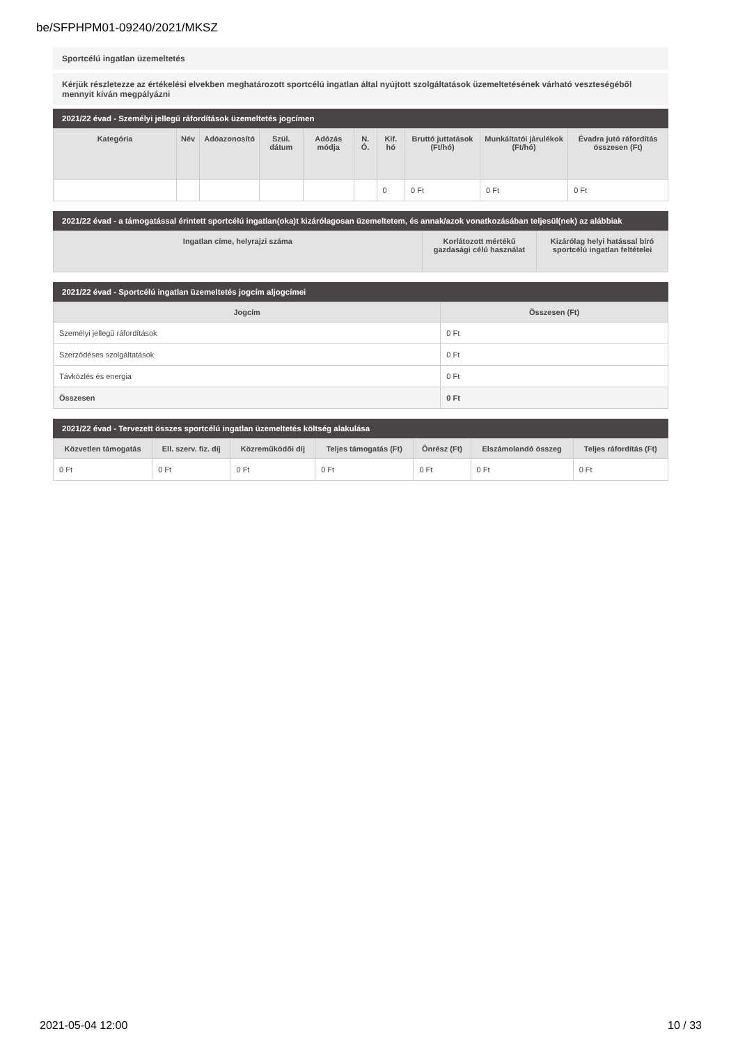be/SFPHPM01-09240/2021/MKSZ
Sportcélú ingatlan üzemeltetés
Kérjük részletezze az értékelési elvekben meghatározott sportcélú ingatlan által nyújtott szolgáltatások üzemeltetésének várható veszteségéből mennyit kíván megpályázni
2021/22 évad - Személyi jellegű ráfordítások üzemeltetés jogcímen
| Kategória | Név | Adóazonosító | Szül. dátum | Adózás módja | N. Ó. | Kif. hó | Bruttó juttatások (Ft/hó) | Munkáltatói járulékok (Ft/hó) | Évadra jutó ráfordítás összesen (Ft) |
| --- | --- | --- | --- | --- | --- | --- | --- | --- | --- |
| | | | | | | 0 | 0 Ft | 0 Ft | 0 Ft |
2021/22 évad - a támogatással érintett sportcélú ingatlan(oka)t kizárólagosan üzemeltetem, és annak/azok vonatkozásában teljesül(nek) az alábbiak
| Ingatlan címe, helyrajzi száma | Korlátozott mértékű gazdasági célú használat | Kizárólag helyi hatással bíró sportcélú ingatlan feltételei |
| --- | --- | --- |
2021/22 évad - Sportcélú ingatlan üzemeltetés jogcím aljogcímei
| Jogcím | Összesen (Ft) |
| --- | --- |
| Személyi jellegű ráfordítások | 0 Ft |
| Szerződéses szolgáltatások | 0 Ft |
| Távközlés és energia | 0 Ft |
| Összesen | 0 Ft |
2021/22 évad - Tervezett összes sportcélú ingatlan üzemeltetés költség alakulása
| Közvetlen támogatás | Ell. szerv. fiz. díj | Közreműködői díj | Teljes támogatás (Ft) | Önrész (Ft) | Elszámolandó összeg | Teljes ráfordítás (Ft) |
| --- | --- | --- | --- | --- | --- | --- |
| 0 Ft | 0 Ft | 0 Ft | 0 Ft | 0 Ft | 0 Ft | 0 Ft |
2021-05-04 12:00 10 / 33